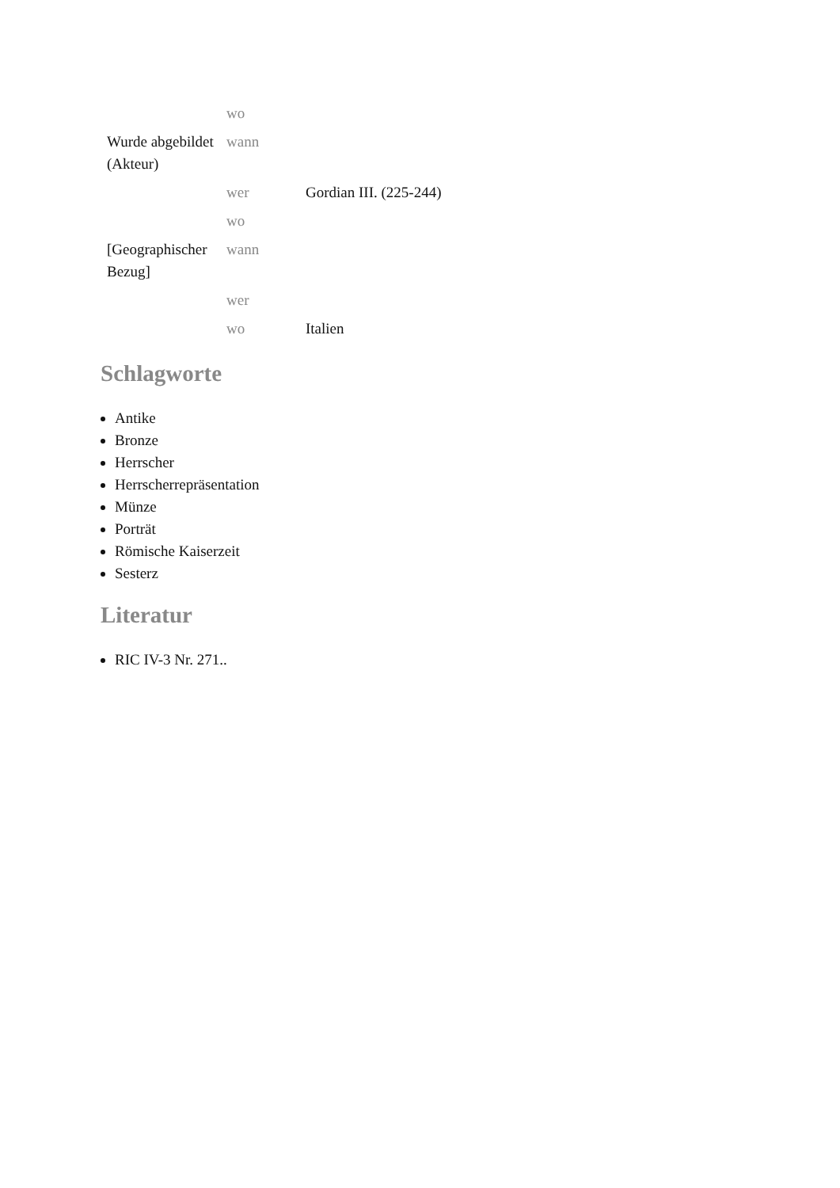| | wo | |
| Wurde abgebildet (Akteur) | wann | |
| | wer | Gordian III. (225-244) |
| | wo | |
| [Geographischer Bezug] | wann | |
| | wer | |
| | wo | Italien |
Schlagworte
Antike
Bronze
Herrscher
Herrscherrepräsentation
Münze
Porträt
Römische Kaiserzeit
Sesterz
Literatur
RIC IV-3 Nr. 271..